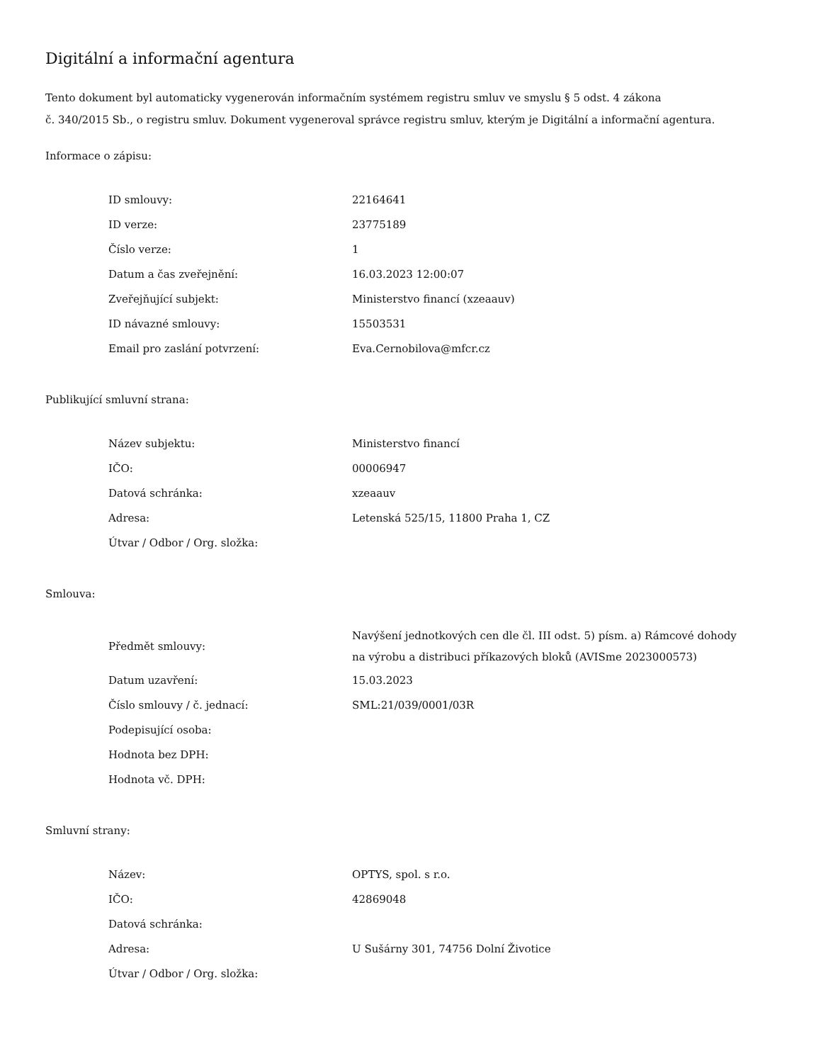Digitální a informační agentura
Tento dokument byl automaticky vygenerován informačním systémem registru smluv ve smyslu § 5 odst. 4 zákona
č. 340/2015 Sb., o registru smluv. Dokument vygeneroval správce registru smluv, kterým je Digitální a informační agentura.
Informace o zápisu:
| ID smlouvy: | 22164641 |
| ID verze: | 23775189 |
| Číslo verze: | 1 |
| Datum a čas zveřejnění: | 16.03.2023 12:00:07 |
| Zveřejňující subjekt: | Ministerstvo financí (xzeaauv) |
| ID návazné smlouvy: | 15503531 |
| Email pro zaslání potvrzení: | Eva.Cernobilova@mfcr.cz |
Publikující smluvní strana:
| Název subjektu: | Ministerstvo financí |
| IČO: | 00006947 |
| Datová schránka: | xzeaauv |
| Adresa: | Letenská 525/15, 11800 Praha 1, CZ |
| Útvar / Odbor / Org. složka: | |
Smlouva:
| Předmět smlouvy: | Navýšení jednotkových cen dle čl. III odst. 5) písm. a) Rámcové dohody na výrobu a distribuci příkazových bloků (AVISme 2023000573) |
| Datum uzavření: | 15.03.2023 |
| Číslo smlouvy / č. jednací: | SML:21/039/0001/03R |
| Podepisující osoba: | |
| Hodnota bez DPH: | |
| Hodnota vč. DPH: | |
Smluvní strany:
| Název: | OPTYS, spol. s r.o. |
| IČO: | 42869048 |
| Datová schránka: | |
| Adresa: | U Sušárny 301, 74756 Dolní Životice |
| Útvar / Odbor / Org. složka: | |